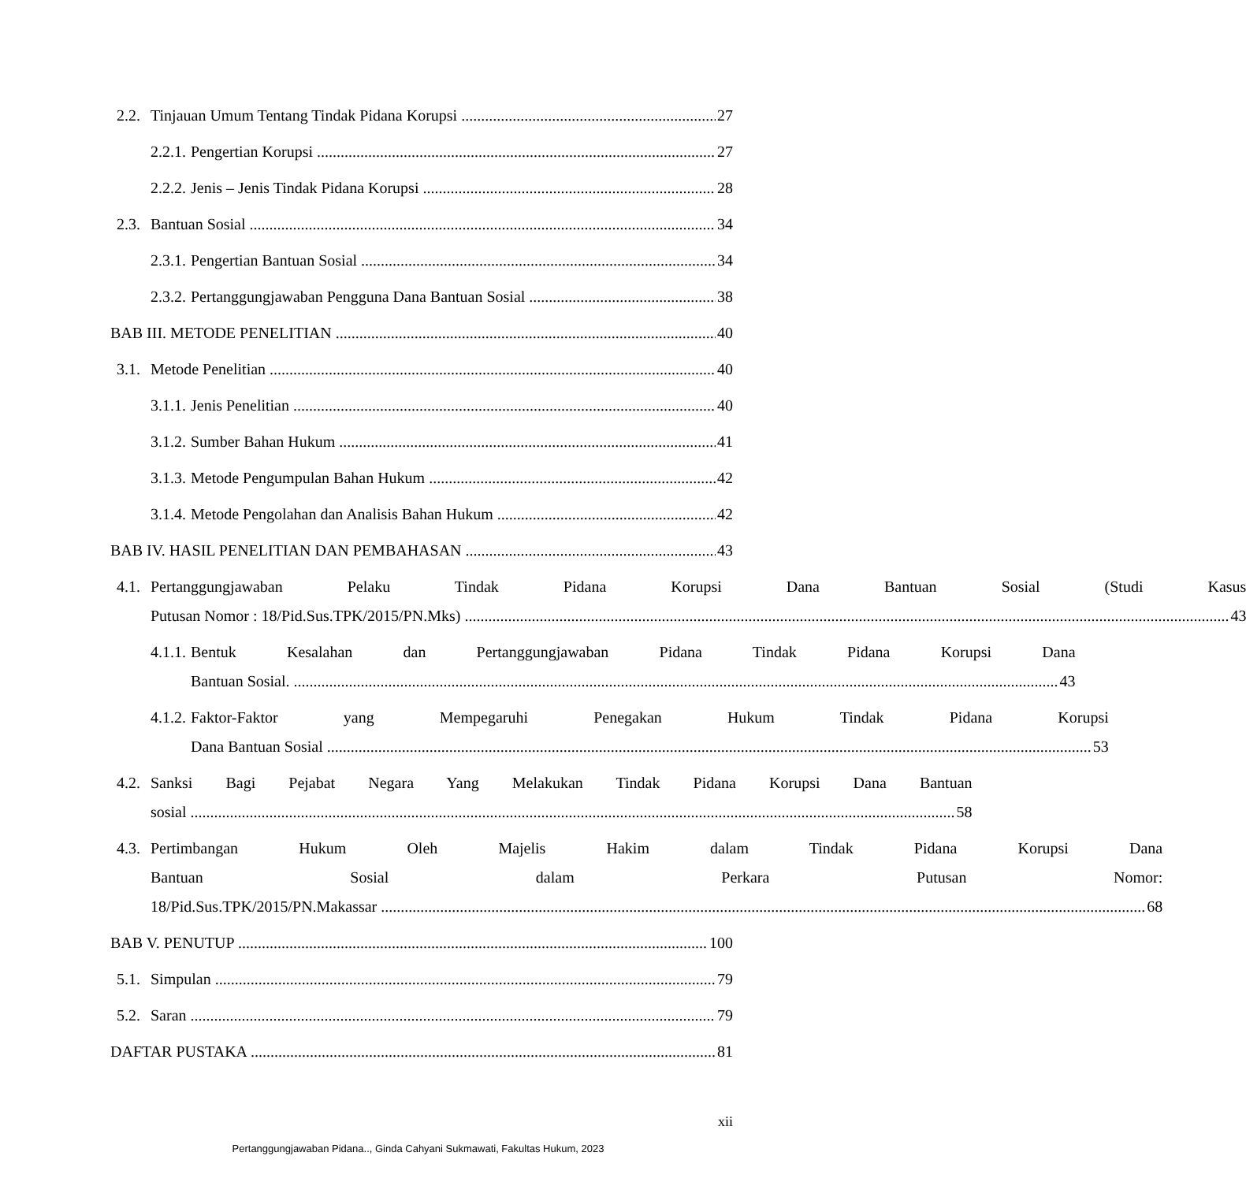2.2. Tinjauan Umum Tentang Tindak Pidana Korupsi 27
2.2.1. Pengertian Korupsi 27
2.2.2. Jenis – Jenis Tindak Pidana Korupsi 28
2.3. Bantuan Sosial 34
2.3.1. Pengertian Bantuan Sosial 34
2.3.2. Pertanggungjawaban Pengguna Dana Bantuan Sosial 38
BAB III. METODE PENELITIAN 40
3.1. Metode Penelitian 40
3.1.1. Jenis Penelitian 40
3.1.2. Sumber Bahan Hukum 41
3.1.3. Metode Pengumpulan Bahan Hukum 42
3.1.4. Metode Pengolahan dan Analisis Bahan Hukum 42
BAB IV. HASIL PENELITIAN DAN PEMBAHASAN 43
4.1. Pertanggungjawaban Pelaku Tindak Pidana Korupsi Dana Bantuan Sosial (Studi Kasus
Putusan Nomor : 18/Pid.Sus.TPK/2015/PN.Mks) 43
4.1.1.
Bentuk Kesalahan dan Pertanggungjawaban Pidana Tindak Pidana Korupsi Dana
Bantuan Sosial. 43
4.1.2.
Faktor-Faktor yang Mempegaruhi Penegakan Hukum Tindak Pidana Korupsi
Dana Bantuan Sosial 53
4.2. Sanksi Bagi Pejabat Negara Yang Melakukan Tindak Pidana Korupsi Dana Bantuan
sosial 58
4.3. Pertimbangan Hukum Oleh Majelis Hakim dalam Tindak Pidana Korupsi Dana
Bantuan Sosial dalam Perkara Putusan Nomor:
18/Pid.Sus.TPK/2015/PN.Makassar 68
BAB V. PENUTUP 100
5.1. Simpulan 79
5.2. Saran 79
DAFTAR PUSTAKA 81
xii
Pertanggungjawaban Pidana.., Ginda Cahyani Sukmawati, Fakultas Hukum, 2023